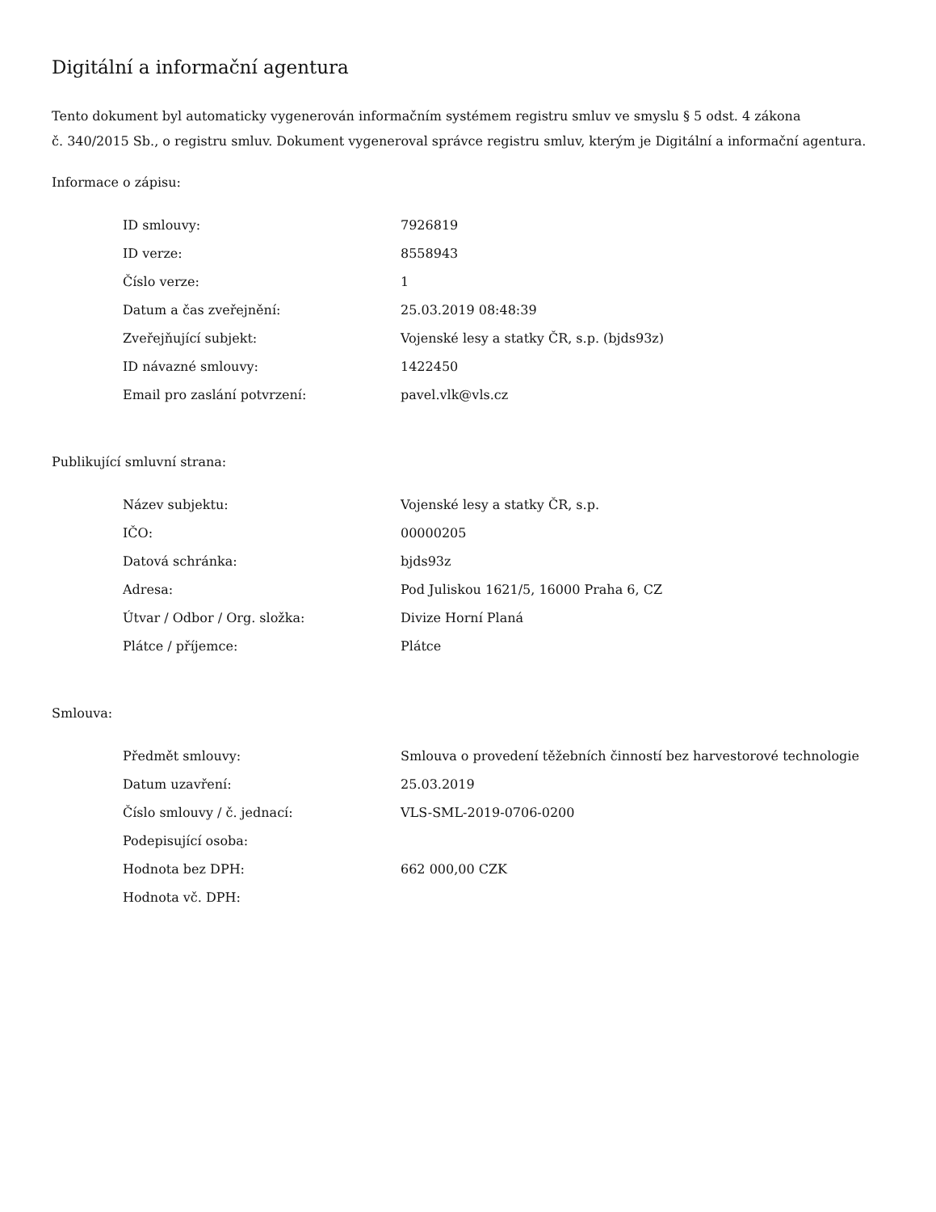Digitální a informační agentura
Tento dokument byl automaticky vygenerován informačním systémem registru smluv ve smyslu § 5 odst. 4 zákona
č. 340/2015 Sb., o registru smluv. Dokument vygeneroval správce registru smluv, kterým je Digitální a informační agentura.
Informace o zápisu:
| ID smlouvy: | 7926819 |
| ID verze: | 8558943 |
| Číslo verze: | 1 |
| Datum a čas zveřejnění: | 25.03.2019 08:48:39 |
| Zveřejňující subjekt: | Vojenské lesy a statky ČR, s.p. (bjds93z) |
| ID návazné smlouvy: | 1422450 |
| Email pro zaslání potvrzení: | pavel.vlk@vls.cz |
Publikující smluvní strana:
| Název subjektu: | Vojenské lesy a statky ČR, s.p. |
| IČO: | 00000205 |
| Datová schránka: | bjds93z |
| Adresa: | Pod Juliskou 1621/5, 16000 Praha 6, CZ |
| Útvar / Odbor / Org. složka: | Divize Horní Planá |
| Plátce / příjemce: | Plátce |
Smlouva:
| Předmět smlouvy: | Smlouva o provedení těžebních činností bez harvestorové technologie |
| Datum uzavření: | 25.03.2019 |
| Číslo smlouvy / č. jednací: | VLS-SML-2019-0706-0200 |
| Podepisující osoba: | |
| Hodnota bez DPH: | 662 000,00 CZK |
| Hodnota vč. DPH: | |